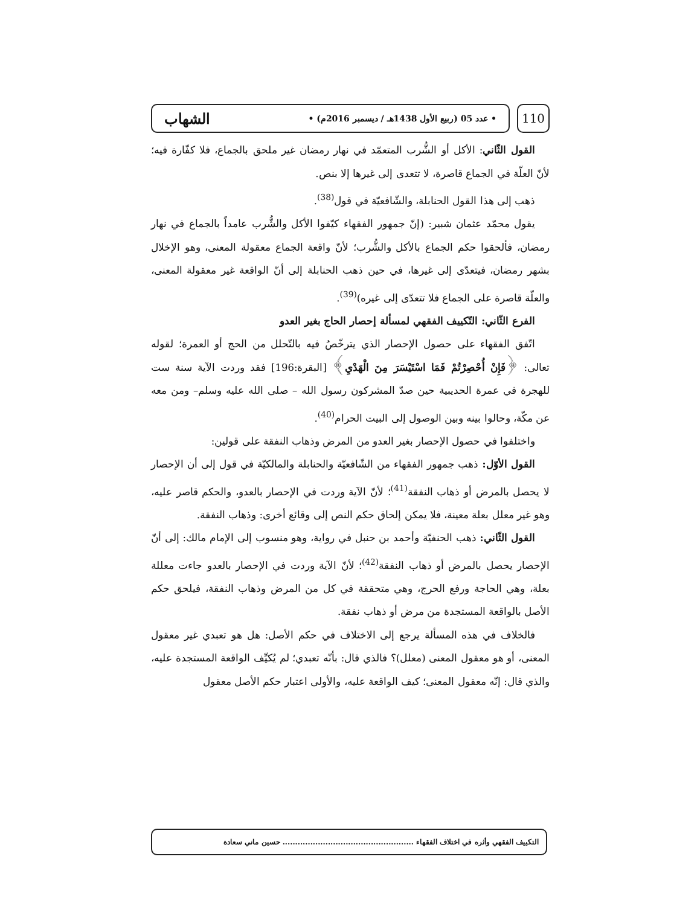110
• عدد 05 (ربيع الأول 1438هـ / ديسمبر 2016م) • الشهاب
القول الثّاني: الأكل أو الشُّرب المتعمّد في نهار رمضان غير ملحق بالجماع، فلا كفّارة فيه؛ لأنّ العلّة في الجماع قاصرة، لا تتعدى إلى غيرها إلا بنص.
ذهب إلى هذا القول الحنابلة، والشّافعيّة في قول<sup>(38)</sup>.
يقول محمّد عثمان شبير: (إنّ جمهور الفقهاء كيّفوا الأكل والشُّرب عامداً بالجماع في نهار رمضان، فألحقوا حكم الجماع بالأكل والشُّرب؛ لأنّ واقعة الجماع معقولة المعنى، وهو الإخلال بشهر رمضان، فيتعدّى إلى غيرها، في حين ذهب الحنابلة إلى أنّ الواقعة غير معقولة المعنى، والعلّة قاصرة على الجماع فلا تتعدّى إلى غيره)<sup>(39)</sup>.
الفرع الثّاني: التّكييف الفقهي لمسألة إحصار الحاج بغير العدو
اتّفق الفقهاء على حصول الإحصار الذي يترخّصُ فيه بالتّحلل من الحج أو العمرة؛ لقوله تعالى: ﴿فَإِنْ أُحْصِرْتُمْ فَمَا اسْتَيْسَرَ مِنَ الْهَدْيِ﴾ [البقرة:196] فقد وردت الآية سنة ست للهجرة في عمرة الحديبية حين صدّ المشركون رسول الله – صلى الله عليه وسلم– ومن معه عن مكّة، وحالوا بينه وبين الوصول إلى البيت الحرام<sup>(40)</sup>.
واختلفوا في حصول الإحصار بغير العدو من المرض وذهاب النفقة على قولين:
القول الأوّل: ذهب جمهور الفقهاء من الشّافعيّة والحنابلة والمالكيّة في قول إلى أن الإحصار لا يحصل بالمرض أو ذهاب النفقة<sup>(41)</sup>؛ لأنّ الآية وردت في الإحصار بالعدو، والحكم قاصر عليه، وهو غير معلل بعلة معينة، فلا يمكن إلحاق حكم النص إلى وقائع أخرى: وذهاب النفقة.
القول الثّاني: ذهب الحنفيّة وأحمد بن حنبل في رواية، وهو منسوب إلى الإمام مالك: إلى أنّ الإحصار يحصل بالمرض أو ذهاب النفقة<sup>(42)</sup>؛ لأنّ الآية وردت في الإحصار بالعدو جاءت معللة بعلة، وهي الحاجة ورفع الحرج، وهي متحققة في كل من المرض وذهاب النفقة، فيلحق حكم الأصل بالواقعة المستجدة من مرض أو ذهاب نفقة.
فالخلاف في هذه المسألة يرجع إلى الاختلاف في حكم الأصل: هل هو تعبدي غير معقول المعنى، أو هو معقول المعنى (معلل)؟ فالذي قال: بأنّه تعبدي؛ لم يُكيِّف الواقعة المستجدة عليه، والذي قال: إنّه معقول المعنى؛ كيف الواقعة عليه، والأولى اعتبار حكم الأصل معقول
التكييف الفقهي وأثره في اختلاف الفقهاء .................................................... حسين ماني سعادة